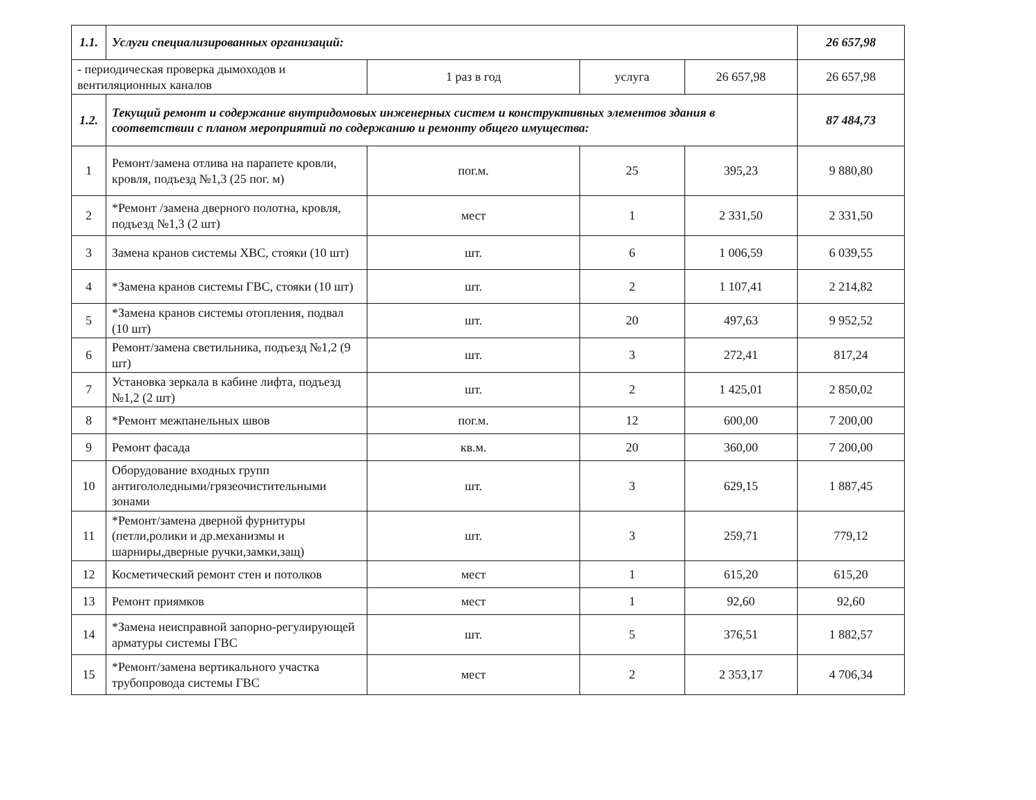| 1.1. | Услуги специализированных организаций: | | | | 26 657,98 |
| - периодическая проверка дымоходов и вентиляционных каналов | | 1 раз в год | услуга | 26 657,98 | 26 657,98 |
| 1.2. | Текущий ремонт и содержание внутридомовых инженерных систем и конструктивных элементов здания в соответствии с планом мероприятий по содержанию и ремонту общего имущества: | | | | 87 484,73 |
| 1 | Ремонт/замена отлива на парапете кровли, кровля, подъезд №1,3 (25 пог. м) | пог.м. | 25 | 395,23 | 9 880,80 |
| 2 | *Ремонт /замена дверного полотна, кровля, подъезд №1,3 (2 шт) | мест | 1 | 2 331,50 | 2 331,50 |
| 3 | Замена кранов системы ХВС, стояки (10 шт) | шт. | 6 | 1 006,59 | 6 039,55 |
| 4 | *Замена кранов системы ГВС, стояки (10 шт) | шт. | 2 | 1 107,41 | 2 214,82 |
| 5 | *Замена кранов системы отопления, подвал (10 шт) | шт. | 20 | 497,63 | 9 952,52 |
| 6 | Ремонт/замена светильника, подъезд №1,2 (9 шт) | шт. | 3 | 272,41 | 817,24 |
| 7 | Установка зеркала в кабине лифта, подъезд №1,2 (2 шт) | шт. | 2 | 1 425,01 | 2 850,02 |
| 8 | *Ремонт межпанельных швов | пог.м. | 12 | 600,00 | 7 200,00 |
| 9 | Ремонт фасада | кв.м. | 20 | 360,00 | 7 200,00 |
| 10 | Оборудование входных групп антигололедными/грязеочистительными зонами | шт. | 3 | 629,15 | 1 887,45 |
| 11 | *Ремонт/замена дверной фурнитуры (петли,ролики и др.механизмы и шарниры,дверные ручки,замки,защ) | шт. | 3 | 259,71 | 779,12 |
| 12 | Косметический ремонт стен и потолков | мест | 1 | 615,20 | 615,20 |
| 13 | Ремонт приямков | мест | 1 | 92,60 | 92,60 |
| 14 | *Замена неисправной запорно-регулирующей арматуры системы ГВС | шт. | 5 | 376,51 | 1 882,57 |
| 15 | *Ремонт/замена вертикального участка трубопровода системы ГВС | мест | 2 | 2 353,17 | 4 706,34 |